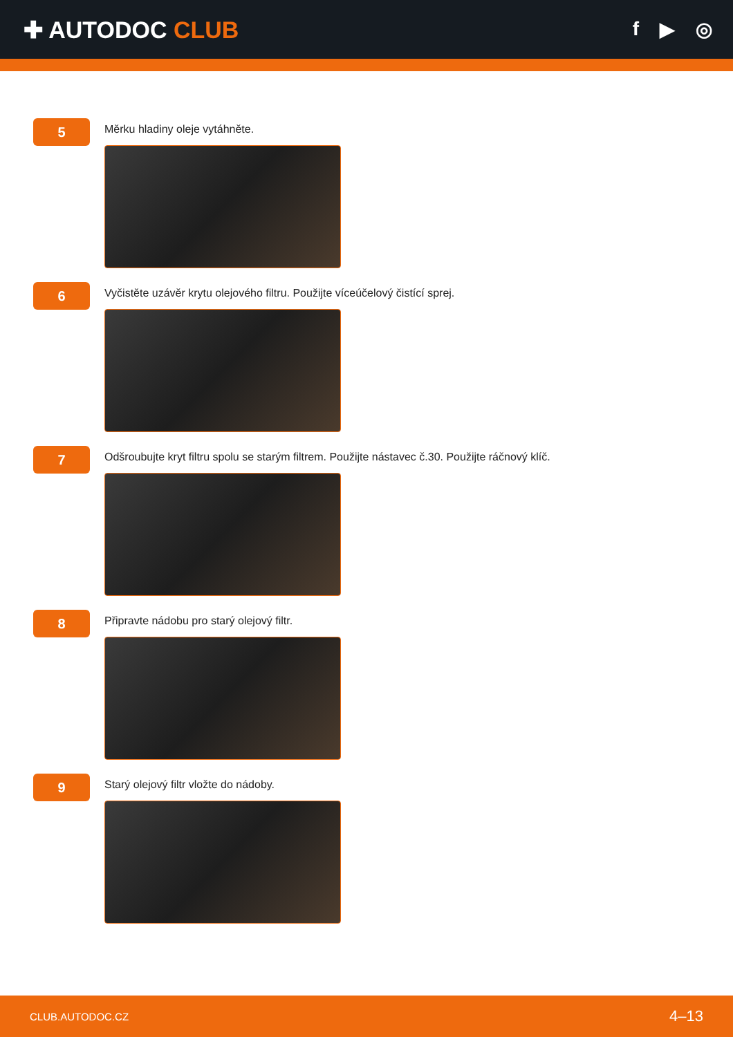✚ AUTODOC CLUB
f ▶ ◎
5
Měrku hladiny oleje vytáhněte.
6
Vyčistěte uzávěr krytu olejového filtru. Použijte víceúčelový čistící sprej.
7
Odšroubujte kryt filtru spolu se starým filtrem. Použijte nástavec č.30. Použijte ráčnový klíč.
8
Připravte nádobu pro starý olejový filtr.
9
Starý olejový filtr vložte do nádoby.
CLUB.AUTODOC.CZ 4–13